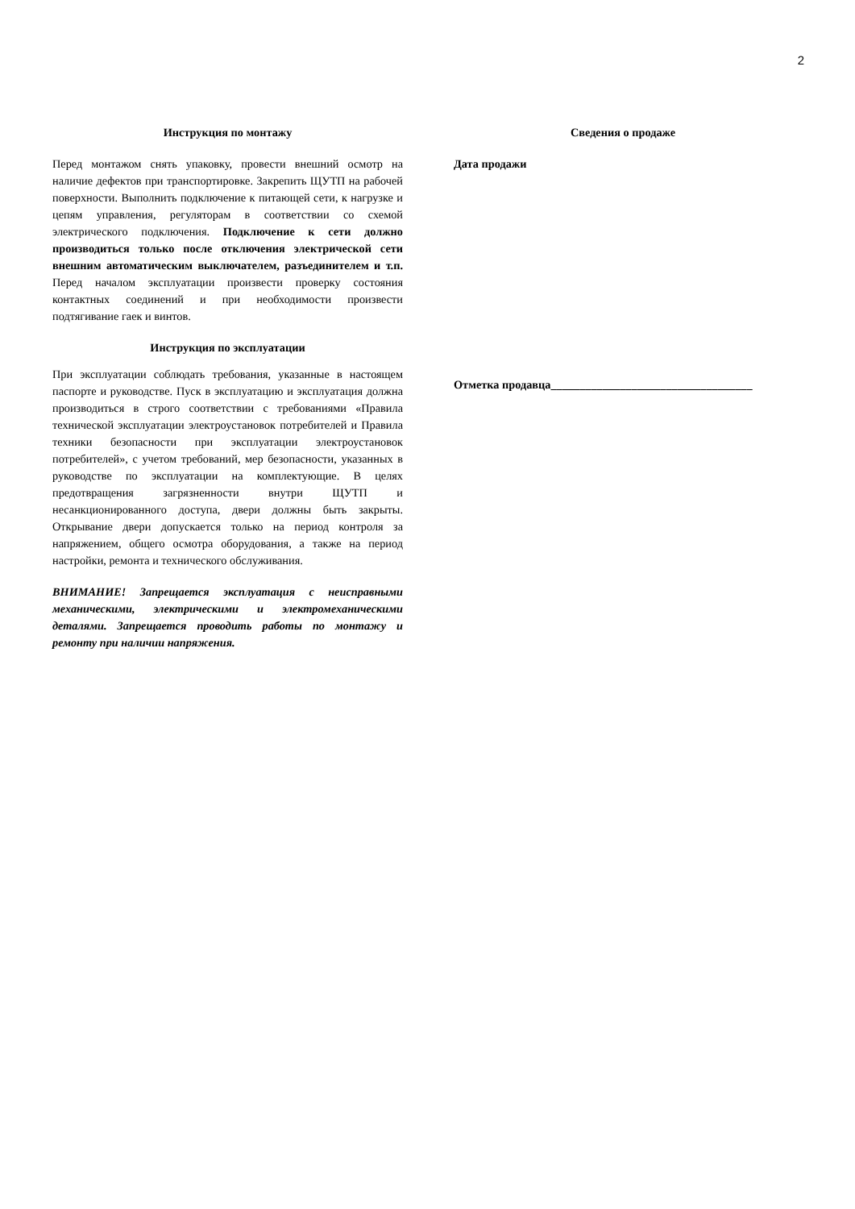2
Инструкция по монтажу
Перед монтажом снять упаковку, провести внешний осмотр на наличие дефектов при транспортировке. Закрепить ЩУТП на рабочей поверхности. Выполнить подключение к питающей сети, к нагрузке и цепям управления, регуляторам в соответствии со схемой электрического подключения. Подключение к сети должно производиться только после отключения электрической сети внешним автоматическим выключателем, разъединителем и т.п. Перед началом эксплуатации произвести проверку состояния контактных соединений и при необходимости произвести подтягивание гаек и винтов.
Инструкция по эксплуатации
При эксплуатации соблюдать требования, указанные в настоящем паспорте и руководстве. Пуск в эксплуатацию и эксплуатация должна производиться в строго соответствии с требованиями «Правила технической эксплуатации электроустановок потребителей и Правила техники безопасности при эксплуатации электроустановок потребителей», с учетом требований, мер безопасности, указанных в руководстве по эксплуатации на комплектующие. В целях предотвращения загрязненности внутри ЩУТП и несанкционированного доступа, двери должны быть закрыты. Открывание двери допускается только на период контроля за напряжением, общего осмотра оборудования, а также на период настройки, ремонта и технического обслуживания.
ВНИМАНИЕ! Запрещается эксплуатация с неисправными механическими, электрическими и электромеханическими деталями. Запрещается проводить работы по монтажу и ремонту при наличии напряжения.
Сведения о продаже
Дата продажи
Отметка продавца___________________________________